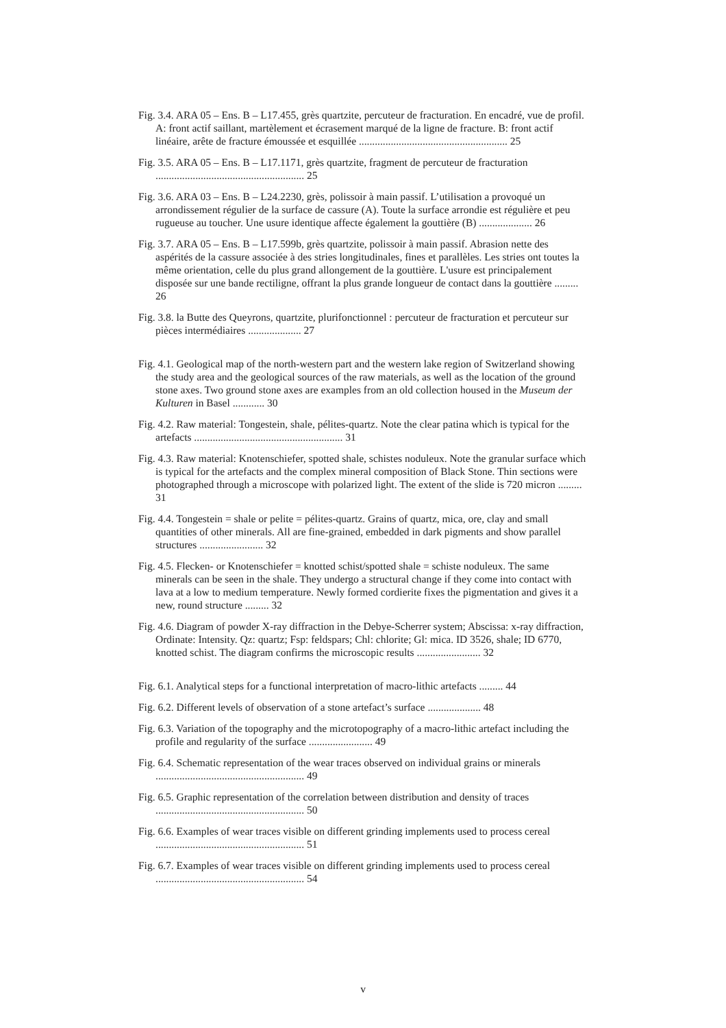Fig. 3.4. ARA 05 – Ens. B – L17.455, grès quartzite, percuteur de fracturation. En encadré, vue de profil. A: front actif saillant, martèlement et écrasement marqué de la ligne de fracture. B: front actif linéaire, arête de fracture émoussée et esquillée ........................................................ 25
Fig. 3.5. ARA 05 – Ens. B – L17.1171, grès quartzite, fragment de percuteur de fracturation ........................................................ 25
Fig. 3.6. ARA 03 – Ens. B – L24.2230, grès, polissoir à main passif. L’utilisation a provoqué un arrondissement régulier de la surface de cassure (A). Toute la surface arrondie est régulière et peu rugueuse au toucher. Une usure identique affecte également la gouttière (B) .................... 26
Fig. 3.7. ARA 05 – Ens. B – L17.599b, grès quartzite, polissoir à main passif. Abrasion nette des aspérités de la cassure associée à des stries longitudinales, fines et parallèles. Les stries ont toutes la même orientation, celle du plus grand allongement de la gouttière. L'usure est principalement disposée sur une bande rectiligne, offrant la plus grande longueur de contact dans la gouttière ......... 26
Fig. 3.8. la Butte des Queyrons, quartzite, plurifonctionnel : percuteur de fracturation et percuteur sur pièces intermédiaires .................... 27
Fig. 4.1. Geological map of the north-western part and the western lake region of Switzerland showing the study area and the geological sources of the raw materials, as well as the location of the ground stone axes. Two ground stone axes are examples from an old collection housed in the Museum der Kulturen in Basel ............ 30
Fig. 4.2. Raw material: Tongestein, shale, pélites-quartz. Note the clear patina which is typical for the artefacts ........................................................ 31
Fig. 4.3. Raw material: Knotenschiefer, spotted shale, schistes noduleux. Note the granular surface which is typical for the artefacts and the complex mineral composition of Black Stone. Thin sections were photographed through a microscope with polarized light. The extent of the slide is 720 micron ......... 31
Fig. 4.4. Tongestein = shale or pelite = pélites-quartz. Grains of quartz, mica, ore, clay and small quantities of other minerals. All are fine-grained, embedded in dark pigments and show parallel structures ........................ 32
Fig. 4.5. Flecken- or Knotenschiefer = knotted schist/spotted shale = schiste noduleux. The same minerals can be seen in the shale. They undergo a structural change if they come into contact with lava at a low to medium temperature. Newly formed cordierite fixes the pigmentation and gives it a new, round structure ......... 32
Fig. 4.6. Diagram of powder X-ray diffraction in the Debye-Scherrer system; Abscissa: x-ray diffraction, Ordinate: Intensity. Qz: quartz; Fsp: feldspars; Chl: chlorite; Gl: mica. ID 3526, shale; ID 6770, knotted schist. The diagram confirms the microscopic results ........................ 32
Fig. 6.1. Analytical steps for a functional interpretation of macro-lithic artefacts ......... 44
Fig. 6.2. Different levels of observation of a stone artefact’s surface .................... 48
Fig. 6.3. Variation of the topography and the microtopography of a macro-lithic artefact including the profile and regularity of the surface ........................ 49
Fig. 6.4. Schematic representation of the wear traces observed on individual grains or minerals ........................................................ 49
Fig. 6.5. Graphic representation of the correlation between distribution and density of traces ........................................................ 50
Fig. 6.6. Examples of wear traces visible on different grinding implements used to process cereal ........................................................ 51
Fig. 6.7. Examples of wear traces visible on different grinding implements used to process cereal ........................................................ 54
v